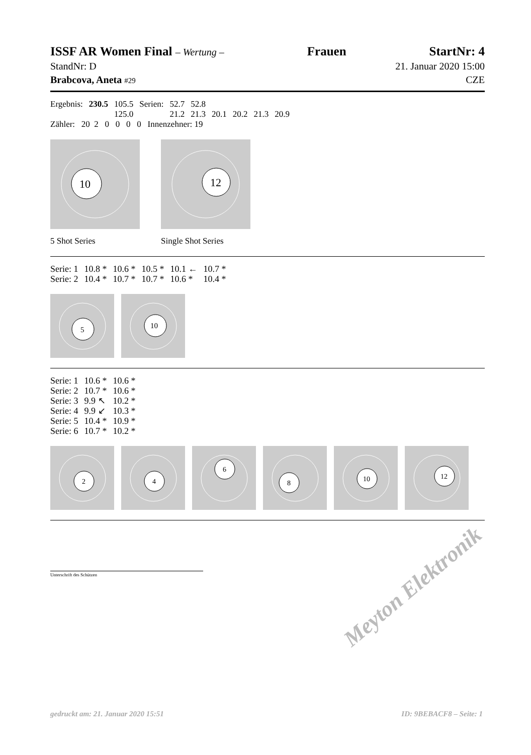ISSF AR Women Final – Wertung – Frauen StartNr: 4
StandNr: D 21. Januar 2020 15:00
Brabcova, Aneta #29 CZE
| Ergebnis: | 230.5 | 105.5 | Serien: | 52.7 | 52.8 | | | | |
| | | 125.0 | | 21.2 | 21.3 | 20.1 | 20.2 | 21.3 | 20.9 |
Zähler: 20 2 0 0 0 0 Innenzehner: 19
10
5 Shot Series
12
Single Shot Series
| Serie: 1 | 10.8 * | 10.6 * | 10.5 * | 10.1 ← | 10.7 * |
| Serie: 2 | 10.4 * | 10.7 * | 10.7 * | 10.6 * | 10.4 * |
5
10
| Serie: 1 | 10.6 * | 10.6 * |
| Serie: 2 | 10.7 * | 10.6 * |
| Serie: 3 | 9.9 ↖ | 10.2 * |
| Serie: 4 | 9.9 ↙ | 10.3 * |
| Serie: 5 | 10.4 * | 10.9 * |
| Serie: 6 | 10.7 * | 10.2 * |
2
4
6
8
10
12
Unterschrift des Schützen
Meyton Elektronik
gedruckt am: 21. Januar 2020 15:51 ID: 9BEBACF8 – Seite: 1